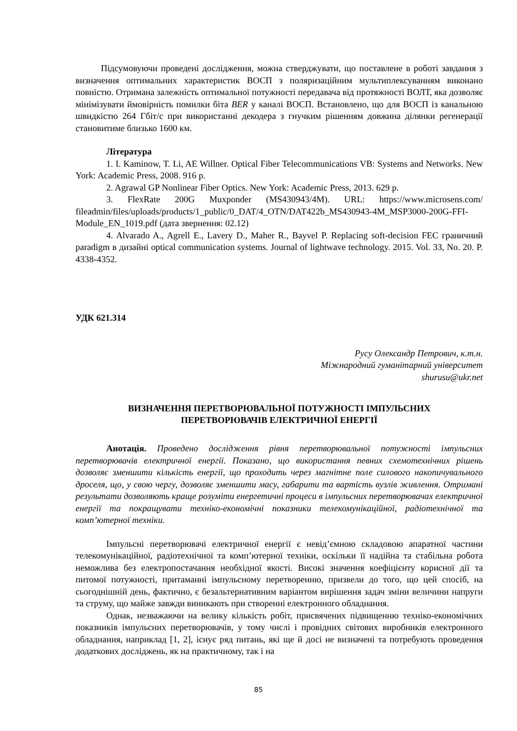Підсумовуючи проведені дослідження, можна стверджувати, що поставлене в роботі завдання з визначення оптимальних характеристик ВОСП з поляризаційним мультиплексуванням виконано повністю. Отримана залежність оптимальної потужності передавача від протяжності ВОЛТ, яка дозволяє мінімізувати ймовірність помилки біта BER у каналі ВОСП. Встановлено, що для ВОСП із канальною швидкістю 264 Гбіт/с при використанні декодера з гнучким рішенням довжина ділянки регенерації становитиме близько 1600 км.
Література
1. I. Kaminow, T. Li, AE Willner. Optical Fiber Telecommunications VB: Systems and Networks. New York: Academic Press, 2008. 916 p.
2. Agrawal GP Nonlinear Fiber Optics. New York: Academic Press, 2013. 629 p.
3. FlexRate 200G Muxponder (MS430943/4M). URL: https://www.microsens.com/ fileadmin/files/uploads/products/1_public/0_DAT/4_OTN/DAT422b_MS430943-4M_MSP3000-200G-FFI-Module_EN_1019.pdf (дата звернення: 02.12)
4. Alvarado A., Agrell E., Lavery D., Maher R., Bayvel P. Replacing soft-decision FEC граничний paradigm в дизайні optical communication systems. Journal of lightwave technology. 2015. Vol. 33, No. 20. P. 4338-4352.
УДК 621.314
Русу Олександр Петрович, к.т.н.
Міжнародний гуманітарний університет
shurusu@ukr.net
ВИЗНАЧЕННЯ ПЕРЕТВОРЮВАЛЬНОЇ ПОТУЖНОСТІ ІМПУЛЬСНИХ
ПЕРЕТВОРЮВАЧІВ ЕЛЕКТРИЧНОЇ ЕНЕРГІЇ
Анотація. Проведено дослідження рівня перетворювальної потужності імпульсних перетворювачів електричної енергії. Показано, що використання певних схемотехнічних рішень дозволяє зменшити кількість енергії, що проходить через магнітне поле силового накопичувального дроселя, що, у свою чергу, дозволяє зменшити масу, габарити та вартість вузлів живлення. Отримані результати дозволяють краще розуміти енергетичні процеси в імпульсних перетворювачах електричної енергії та покращувати техніко-економічні показники телекомунікаційної, радіотехнічної та комп’ютерної техніки.
Імпульсні перетворювачі електричної енергії є невід’ємною складовою апаратної частини телекомунікаційної, радіотехнічної та комп’ютерної техніки, оскільки її надійна та стабільна робота неможлива без електропостачання необхідної якості. Високі значення коефіцієнту корисної дії та питомої потужності, притаманні імпульсному перетворенню, призвели до того, що цей спосіб, на сьогоднішній день, фактично, є безальтернативним варіантом вирішення задач зміни величини напруги та струму, що майже завжди виникають при створенні електронного обладнання.
Однак, незважаючи на велику кількість робіт, присвячених підвищенню техніко-економічних показників імпульсних перетворювачів, у тому числі і провідних світових виробників електронного обладнання, наприклад [1, 2], існує ряд питань, які ще й досі не визначені та потребують проведення додаткових досліджень, як на практичному, так і на
85